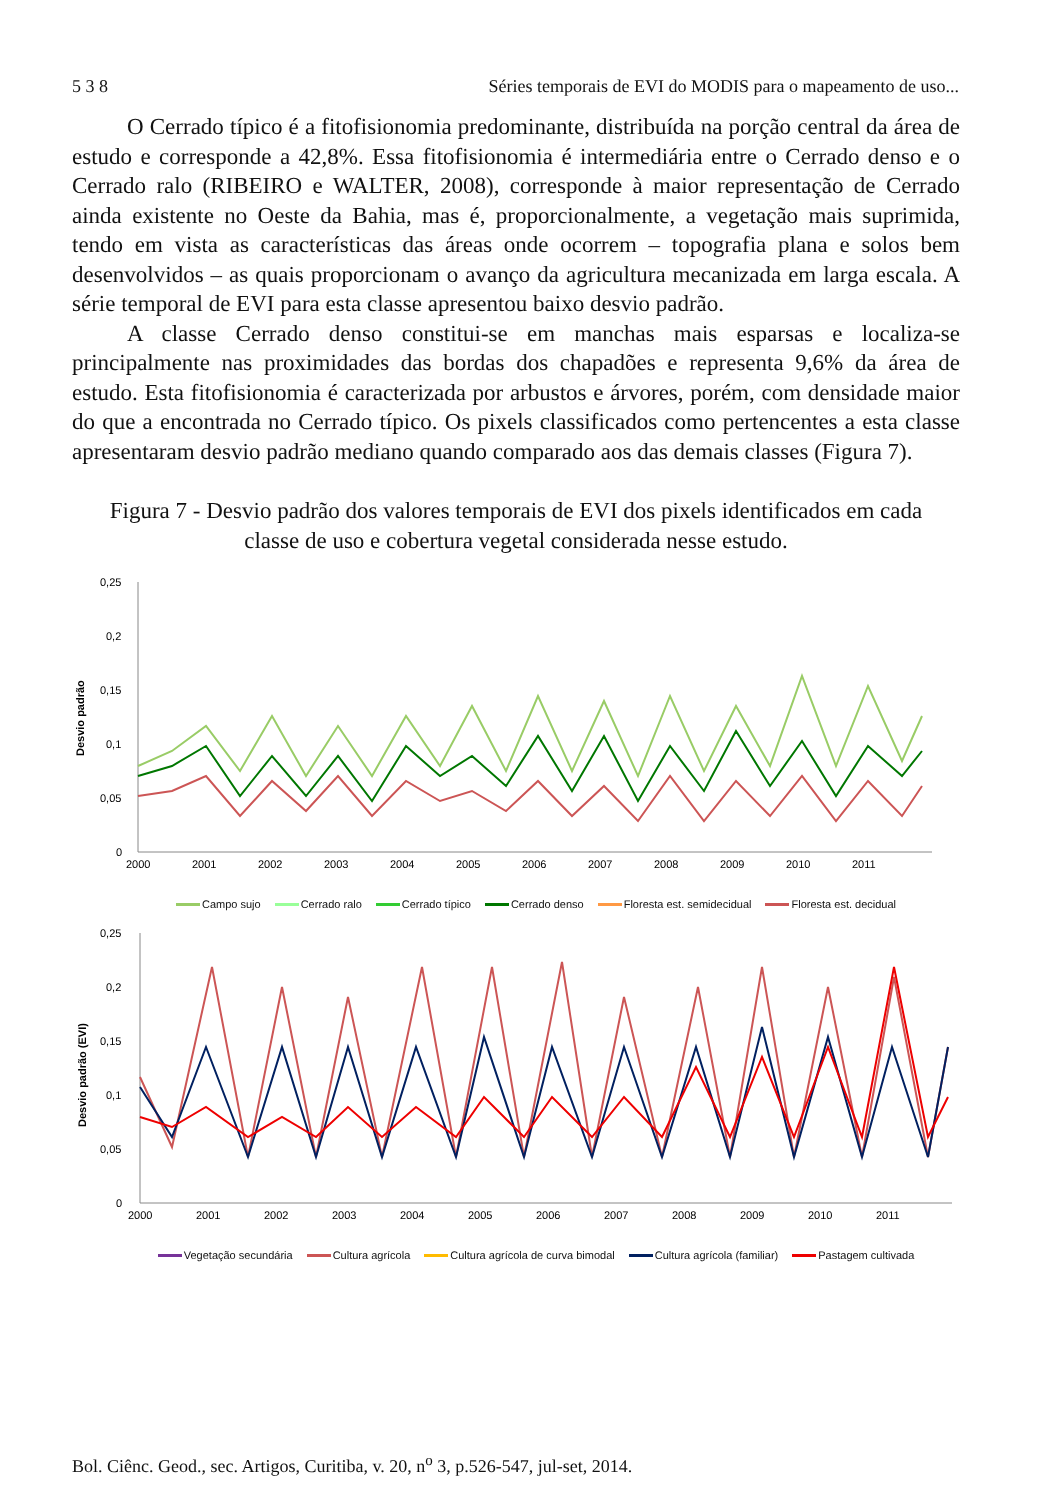5 3 8 Séries temporais de EVI do MODIS para o mapeamento de uso...
O Cerrado típico é a fitofisionomia predominante, distribuída na porção central da área de estudo e corresponde a 42,8%. Essa fitofisionomia é intermediária entre o Cerrado denso e o Cerrado ralo (RIBEIRO e WALTER, 2008), corresponde à maior representação de Cerrado ainda existente no Oeste da Bahia, mas é, proporcionalmente, a vegetação mais suprimida, tendo em vista as características das áreas onde ocorrem – topografia plana e solos bem desenvolvidos – as quais proporcionam o avanço da agricultura mecanizada em larga escala. A série temporal de EVI para esta classe apresentou baixo desvio padrão.
A classe Cerrado denso constitui-se em manchas mais esparsas e localiza-se principalmente nas proximidades das bordas dos chapadões e representa 9,6% da área de estudo. Esta fitofisionomia é caracterizada por arbustos e árvores, porém, com densidade maior do que a encontrada no Cerrado típico. Os pixels classificados como pertencentes a esta classe apresentaram desvio padrão mediano quando comparado aos das demais classes (Figura 7).
Figura 7 - Desvio padrão dos valores temporais de EVI dos pixels identificados em cada classe de uso e cobertura vegetal considerada nesse estudo.
Desvio padrão
0,25
0,2
0,15
0,1
0,05
0
2000
2001
2002
2003
2004
2005
2006
2007
2008
2009
2010
2011
Campo sujo Cerrado ralo Cerrado típico Cerrado denso Floresta est. semidecidual Floresta est. decidual
Desvio padrão (EVI)
0,25
0,2
0,15
0,1
0,05
0
2000
2001
2002
2003
2004
2005
2006
2007
2008
2009
2010
2011
Vegetação secundária Cultura agrícola Cultura agrícola de curva bimodal Cultura agrícola (familiar) Pastagem cultivada
Bol. Ciênc. Geod., sec. Artigos, Curitiba, v. 20, n<sup>o</sup> 3, p.526-547, jul-set, 2014.